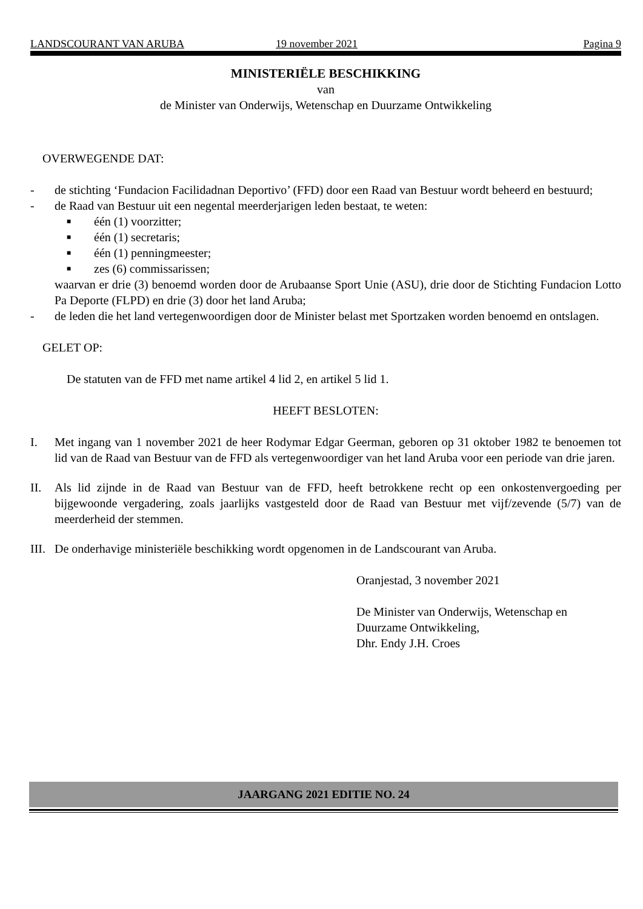LANDSCOURANT VAN ARUBA 19 november 2021 Pagina 9
MINISTERIËLE BESCHIKKING
van
de Minister van Onderwijs, Wetenschap en Duurzame Ontwikkeling
OVERWEGENDE DAT:
- de stichting ‘Fundacion Facilidadnan Deportivo’ (FFD) door een Raad van Bestuur wordt beheerd en bestuurd;
- de Raad van Bestuur uit een negental meerderjarigen leden bestaat, te weten:
■ één (1) voorzitter;
■ één (1) secretaris;
■ één (1) penningmeester;
■ zes (6) commissarissen;
waarvan er drie (3) benoemd worden door de Arubaanse Sport Unie (ASU), drie door de Stichting Fundacion Lotto Pa Deporte (FLPD) en drie (3) door het land Aruba;
- de leden die het land vertegenwoordigen door de Minister belast met Sportzaken worden benoemd en ontslagen.
GELET OP:
De statuten van de FFD met name artikel 4 lid 2, en artikel 5 lid 1.
HEEFT BESLOTEN:
I. Met ingang van 1 november 2021 de heer Rodymar Edgar Geerman, geboren op 31 oktober 1982 te benoemen tot lid van de Raad van Bestuur van de FFD als vertegenwoordiger van het land Aruba voor een periode van drie jaren.
II. Als lid zijnde in de Raad van Bestuur van de FFD, heeft betrokkene recht op een onkostenvergoeding per bijgewoonde vergadering, zoals jaarlijks vastgesteld door de Raad van Bestuur met vijf/zevende (5/7) van de meerderheid der stemmen.
III. De onderhavige ministeriële beschikking wordt opgenomen in de Landscourant van Aruba.
Oranjestad, 3 november 2021
De Minister van Onderwijs, Wetenschap en
Duurzame Ontwikkeling,
Dhr. Endy J.H. Croes
JAARGANG 2021 EDITIE NO. 24